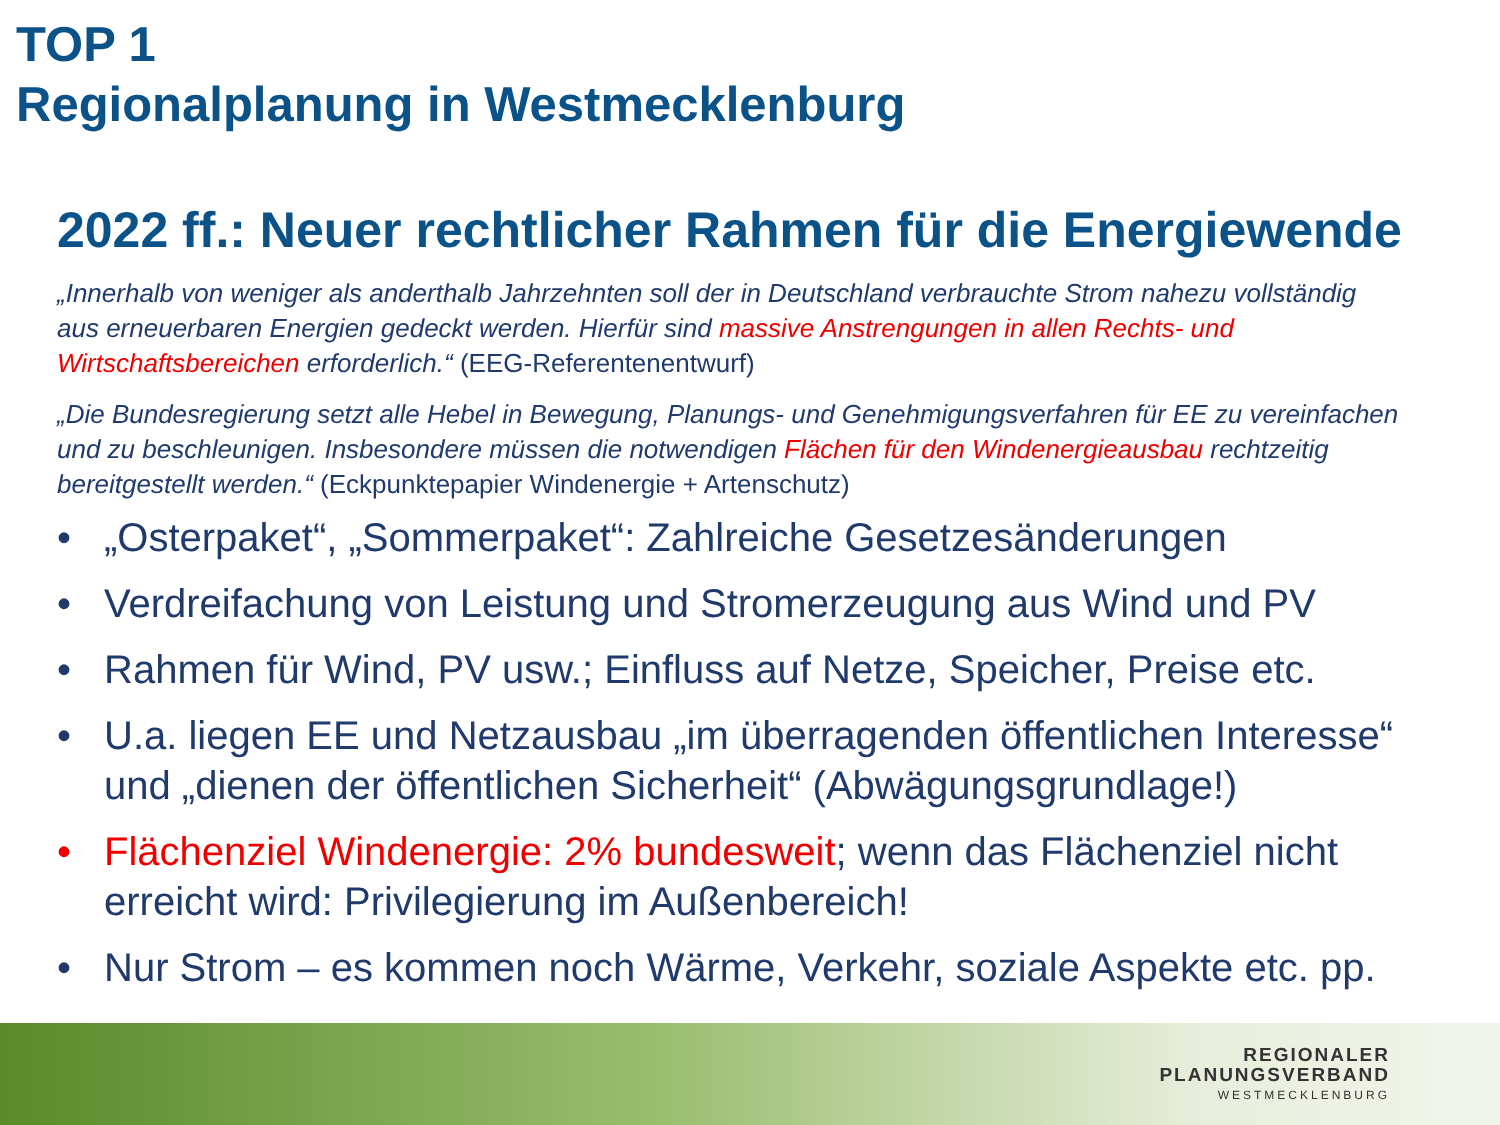TOP 1
Regionalplanung in Westmecklenburg
2022 ff.: Neuer rechtlicher Rahmen für die Energiewende
„Innerhalb von weniger als anderthalb Jahrzehnten soll der in Deutschland verbrauchte Strom nahezu vollständig aus erneuerbaren Energien gedeckt werden. Hierfür sind massive Anstrengungen in allen Rechts- und Wirtschaftsbereichen erforderlich.“ (EEG-Referentenentwurf)
„Die Bundesregierung setzt alle Hebel in Bewegung, Planungs- und Genehmigungsverfahren für EE zu vereinfachen und zu beschleunigen. Insbesondere müssen die notwendigen Flächen für den Windenergieausbau rechtzeitig bereitgestellt werden.“ (Eckpunktepapier Windenergie + Artenschutz)
• „Osterpaket“, „Sommerpaket“: Zahlreiche Gesetzesänderungen
• Verdreifachung von Leistung und Stromerzeugung aus Wind und PV
• Rahmen für Wind, PV usw.; Einfluss auf Netze, Speicher, Preise etc.
• U.a. liegen EE und Netzausbau „im überragenden öffentlichen Interesse“ und „dienen der öffentlichen Sicherheit“ (Abwägungsgrundlage!)
• Flächenziel Windenergie: 2% bundesweit; wenn das Flächenziel nicht erreicht wird: Privilegierung im Außenbereich!
• Nur Strom – es kommen noch Wärme, Verkehr, soziale Aspekte etc. pp.
REGIONALER
PLANUNGSVERBAND
WESTMECKLENBURG